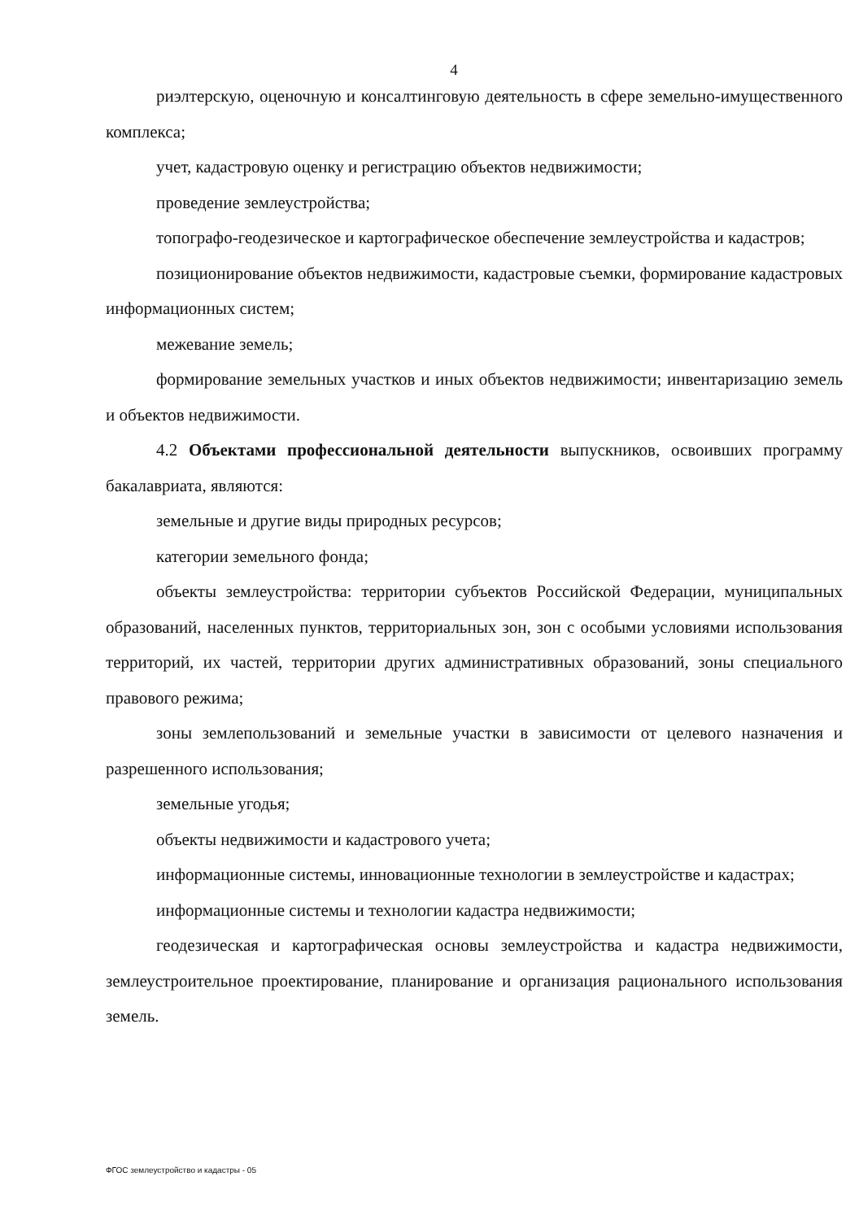4
риэлтерскую, оценочную и консалтинговую деятельность в сфере земельно-имущественного комплекса;
учет, кадастровую оценку и регистрацию объектов недвижимости;
проведение землеустройства;
топографо-геодезическое и картографическое обеспечение землеустройства и кадастров;
позиционирование объектов недвижимости, кадастровые съемки, формирование кадастровых информационных систем;
межевание земель;
формирование земельных участков и иных объектов недвижимости; инвентаризацию земель и объектов недвижимости.
4.2 Объектами профессиональной деятельности выпускников, освоивших программу бакалавриата, являются:
земельные и другие виды природных ресурсов;
категории земельного фонда;
объекты землеустройства: территории субъектов Российской Федерации, муниципальных образований, населенных пунктов, территориальных зон, зон с особыми условиями использования территорий, их частей, территории других административных образований, зоны специального правового режима;
зоны землепользований и земельные участки в зависимости от целевого назначения и разрешенного использования;
земельные угодья;
объекты недвижимости и кадастрового учета;
информационные системы, инновационные технологии в землеустройстве и кадастрах;
информационные системы и технологии кадастра недвижимости;
геодезическая и картографическая основы землеустройства и кадастра недвижимости, землеустроительное проектирование, планирование и организация рационального использования земель.
ФГОС землеустройство и кадастры - 05